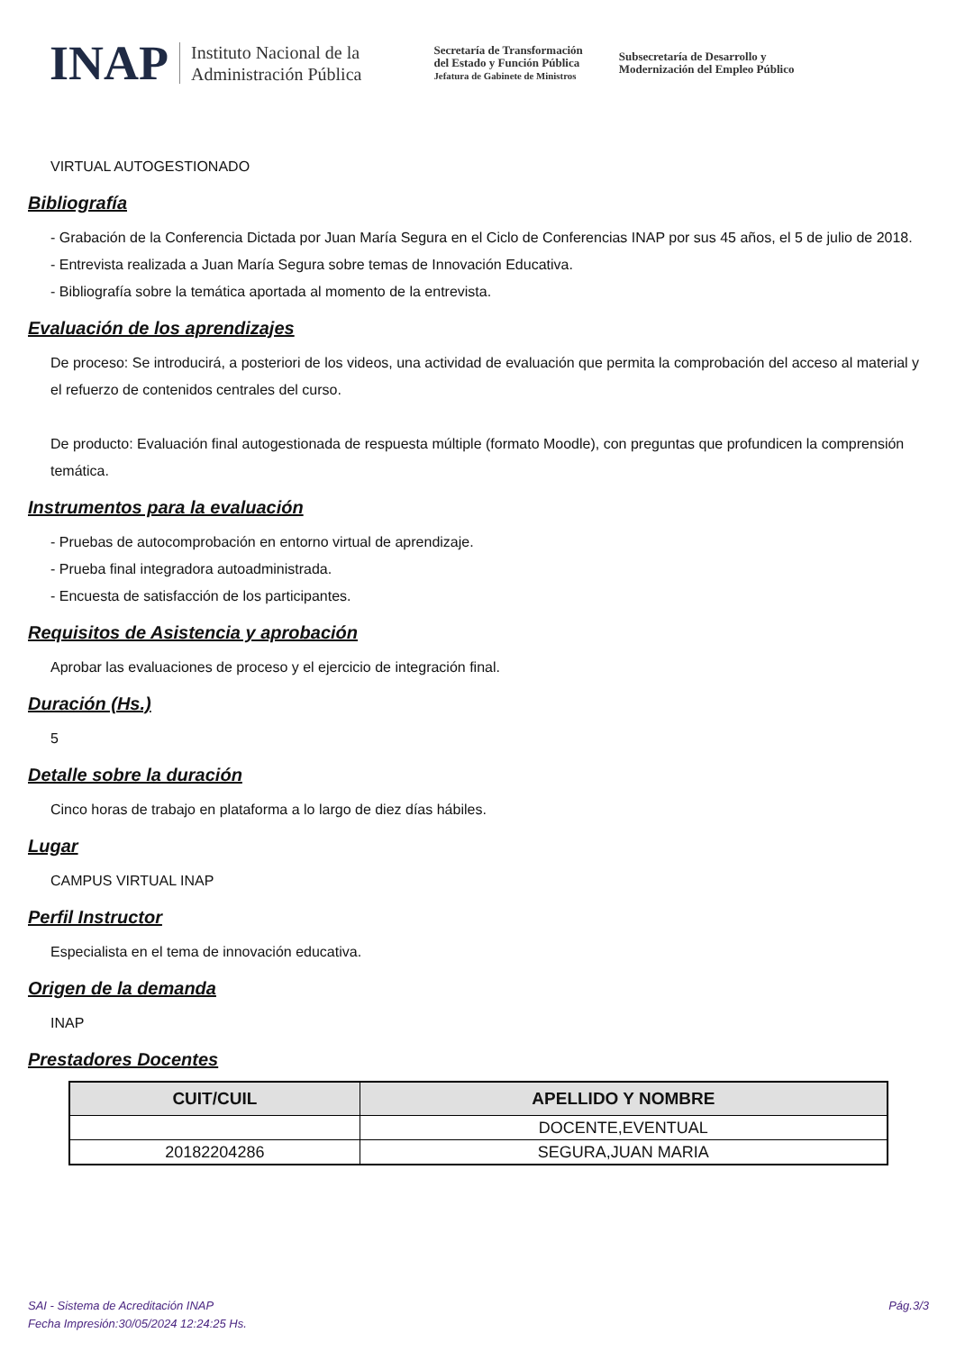INAP Instituto Nacional de la
Administración Pública Secretaría de Transformación
del Estado y Función Pública
Jefatura de Gabinete de Ministros Subsecretaría de Desarrollo y
Modernización del Empleo Público
VIRTUAL AUTOGESTIONADO
Bibliografía
- Grabación de la Conferencia Dictada por Juan María Segura en el Ciclo de Conferencias INAP por sus 45 años, el 5 de julio de 2018.
- Entrevista realizada a Juan María Segura sobre temas de Innovación Educativa.
- Bibliografía sobre la temática aportada al momento de la entrevista.
Evaluación de los aprendizajes
De proceso: Se introducirá, a posteriori de los videos, una actividad de evaluación que permita la comprobación del acceso al material y el refuerzo de contenidos centrales del curso.
De producto: Evaluación final autogestionada de respuesta múltiple (formato Moodle), con preguntas que profundicen la comprensión temática.
Instrumentos para la evaluación
- Pruebas de autocomprobación en entorno virtual de aprendizaje.
- Prueba final integradora autoadministrada.
- Encuesta de satisfacción de los participantes.
Requisitos de Asistencia y aprobación
Aprobar las evaluaciones de proceso y el ejercicio de integración final.
Duración (Hs.)
5
Detalle sobre la duración
Cinco horas de trabajo en plataforma a lo largo de diez días hábiles.
Lugar
CAMPUS VIRTUAL INAP
Perfil Instructor
Especialista en el tema de innovación educativa.
Origen de la demanda
INAP
Prestadores Docentes
| CUIT/CUIL | APELLIDO Y NOMBRE |
| --- | --- |
| | DOCENTE,EVENTUAL |
| 20182204286 | SEGURA,JUAN MARIA |
SAI - Sistema de Acreditación INAP
Fecha Impresión:30/05/2024 12:24:25 Hs.
Pág.3/3